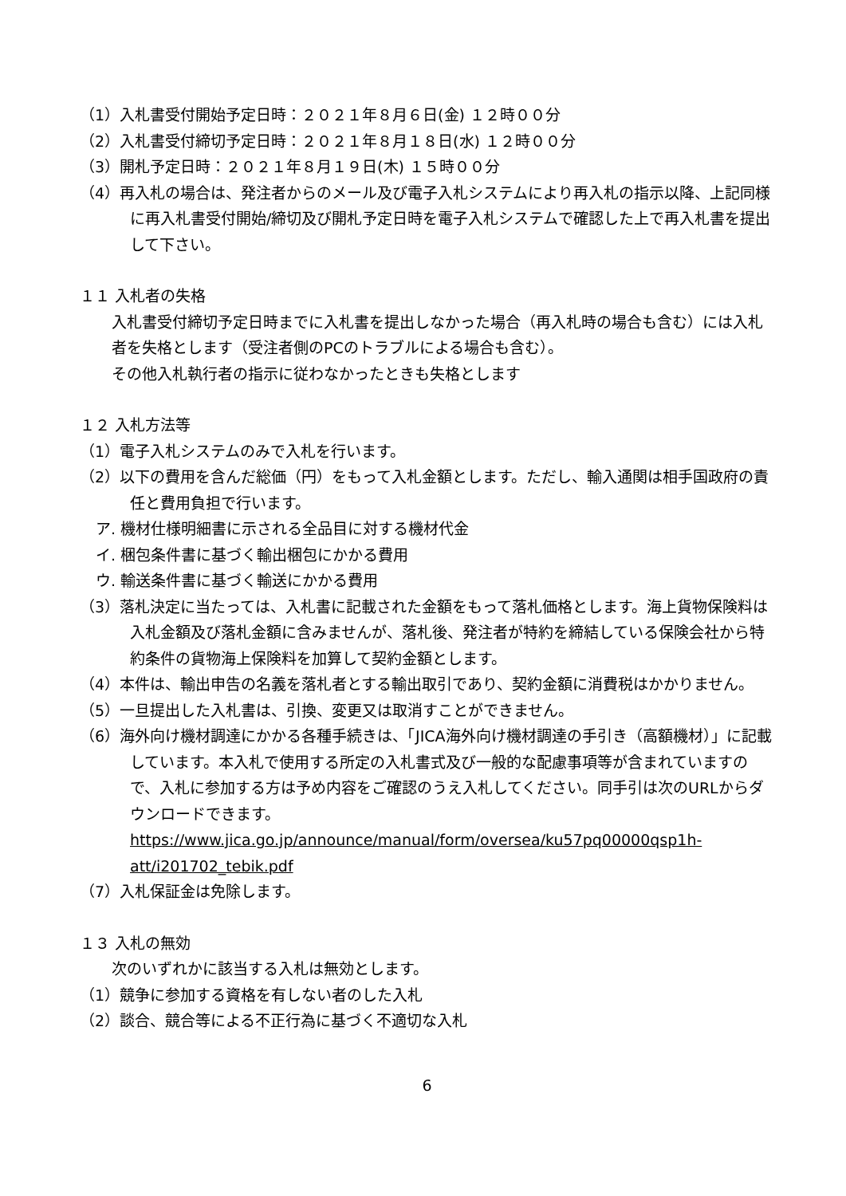（1）入札書受付開始予定日時：２０２１年８月６日(金) １２時００分
（2）入札書受付締切予定日時：２０２１年８月１８日(水) １２時００分
（3）開札予定日時：２０２１年８月１９日(木) １５時００分
（4）再入札の場合は、発注者からのメール及び電子入札システムにより再入札の指示以降、上記同様に再入札書受付開始/締切及び開札予定日時を電子入札システムで確認した上で再入札書を提出して下さい。
１１ 入札者の失格
入札書受付締切予定日時までに入札書を提出しなかった場合（再入札時の場合も含む）には入札者を失格とします（受注者側のPCのトラブルによる場合も含む）。
その他入札執行者の指示に従わなかったときも失格とします
１２ 入札方法等
（1）電子入札システムのみで入札を行います。
（2）以下の費用を含んだ総価（円）をもって入札金額とします。ただし、輸入通関は相手国政府の責任と費用負担で行います。
ア. 機材仕様明細書に示される全品目に対する機材代金
イ. 梱包条件書に基づく輸出梱包にかかる費用
ウ. 輸送条件書に基づく輸送にかかる費用
（3）落札決定に当たっては、入札書に記載された金額をもって落札価格とします。海上貨物保険料は入札金額及び落札金額に含みませんが、落札後、発注者が特約を締結している保険会社から特約条件の貨物海上保険料を加算して契約金額とします。
（4）本件は、輸出申告の名義を落札者とする輸出取引であり、契約金額に消費税はかかりません。
（5）一旦提出した入札書は、引換、変更又は取消すことができません。
（6）海外向け機材調達にかかる各種手続きは、「JICA海外向け機材調達の手引き（高額機材）」に記載しています。本入札で使用する所定の入札書式及び一般的な配慮事項等が含まれていますので、入札に参加する方は予め内容をご確認のうえ入札してください。同手引は次のURLからダウンロードできます。
https://www.jica.go.jp/announce/manual/form/oversea/ku57pq00000qsp1h-att/i201702_tebik.pdf
（7）入札保証金は免除します。
１３ 入札の無効
次のいずれかに該当する入札は無効とします。
（1）競争に参加する資格を有しない者のした入札
（2）談合、競合等による不正行為に基づく不適切な入札
6